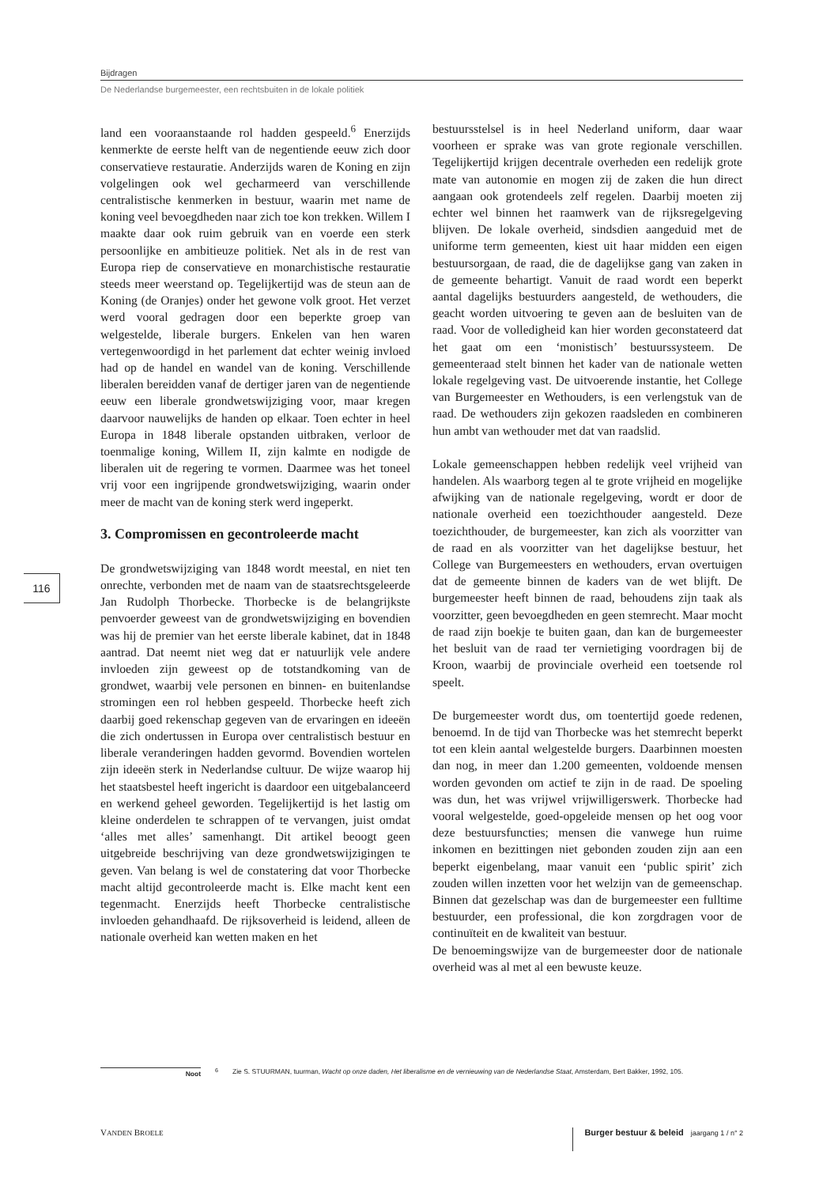Bijdragen
De Nederlandse burgemeester, een rechtsbuiten in de lokale politiek
116
land een vooraanstaande rol hadden gespeeld.<sup>6</sup> Enerzijds kenmerkte de eerste helft van de negentiende eeuw zich door conservatieve restauratie. Anderzijds waren de Koning en zijn volgelingen ook wel gecharmeerd van verschillende centralistische kenmerken in bestuur, waarin met name de koning veel bevoegdheden naar zich toe kon trekken. Willem I maakte daar ook ruim gebruik van en voerde een sterk persoonlijke en ambitieuze politiek. Net als in de rest van Europa riep de conservatieve en monarchistische restauratie steeds meer weerstand op. Tegelijkertijd was de steun aan de Koning (de Oranjes) onder het gewone volk groot. Het verzet werd vooral gedragen door een beperkte groep van welgestelde, liberale burgers. Enkelen van hen waren vertegenwoordigd in het parlement dat echter weinig invloed had op de handel en wandel van de koning. Verschillende liberalen bereidden vanaf de dertiger jaren van de negentiende eeuw een liberale grondwetswijziging voor, maar kregen daarvoor nauwelijks de handen op elkaar. Toen echter in heel Europa in 1848 liberale opstanden uitbraken, verloor de toenmalige koning, Willem II, zijn kalmte en nodigde de liberalen uit de regering te vormen. Daarmee was het toneel vrij voor een ingrijpende grondwetswijziging, waarin onder meer de macht van de koning sterk werd ingeperkt.
3. Compromissen en gecontroleerde macht
De grondwetswijziging van 1848 wordt meestal, en niet ten onrechte, verbonden met de naam van de staatsrechtsgeleerde Jan Rudolph Thorbecke. Thorbecke is de belangrijkste penvoerder geweest van de grondwetswijziging en bovendien was hij de premier van het eerste liberale kabinet, dat in 1848 aantrad. Dat neemt niet weg dat er natuurlijk vele andere invloeden zijn geweest op de totstandkoming van de grondwet, waarbij vele personen en binnen- en buitenlandse stromingen een rol hebben gespeeld. Thorbecke heeft zich daarbij goed rekenschap gegeven van de ervaringen en ideeën die zich ondertussen in Europa over centralistisch bestuur en liberale veranderingen hadden gevormd. Bovendien wortelen zijn ideeën sterk in Nederlandse cultuur. De wijze waarop hij het staatsbestel heeft ingericht is daardoor een uitgebalanceerd en werkend geheel geworden. Tegelijkertijd is het lastig om kleine onderdelen te schrappen of te vervangen, juist omdat ‘alles met alles’ samenhangt. Dit artikel beoogt geen uitgebreide beschrijving van deze grondwetswijzigingen te geven. Van belang is wel de constatering dat voor Thorbecke macht altijd gecontroleerde macht is. Elke macht kent een tegenmacht. Enerzijds heeft Thorbecke centralistische invloeden gehandhaafd. De rijksoverheid is leidend, alleen de nationale overheid kan wetten maken en het
bestuursstelsel is in heel Nederland uniform, daar waar voorheen er sprake was van grote regionale verschillen. Tegelijkertijd krijgen decentrale overheden een redelijk grote mate van autonomie en mogen zij de zaken die hun direct aangaan ook grotendeels zelf regelen. Daarbij moeten zij echter wel binnen het raamwerk van de rijksregelgeving blijven. De lokale overheid, sindsdien aangeduid met de uniforme term gemeenten, kiest uit haar midden een eigen bestuursorgaan, de raad, die de dagelijkse gang van zaken in de gemeente behartigt. Vanuit de raad wordt een beperkt aantal dagelijks bestuurders aangesteld, de wethouders, die geacht worden uitvoering te geven aan de besluiten van de raad. Voor de volledigheid kan hier worden geconstateerd dat het gaat om een ‘monistisch’ bestuurssysteem. De gemeenteraad stelt binnen het kader van de nationale wetten lokale regelgeving vast. De uitvoerende instantie, het College van Burgemeester en Wethouders, is een verlengstuk van de raad. De wethouders zijn gekozen raadsleden en combineren hun ambt van wethouder met dat van raadslid.
Lokale gemeenschappen hebben redelijk veel vrijheid van handelen. Als waarborg tegen al te grote vrijheid en mogelijke afwijking van de nationale regelgeving, wordt er door de nationale overheid een toezichthouder aangesteld. Deze toezichthouder, de burgemeester, kan zich als voorzitter van de raad en als voorzitter van het dagelijkse bestuur, het College van Burgemeesters en wethouders, ervan overtuigen dat de gemeente binnen de kaders van de wet blijft. De burgemeester heeft binnen de raad, behoudens zijn taak als voorzitter, geen bevoegdheden en geen stemrecht. Maar mocht de raad zijn boekje te buiten gaan, dan kan de burgemeester het besluit van de raad ter vernietiging voordragen bij de Kroon, waarbij de provinciale overheid een toetsende rol speelt.
De burgemeester wordt dus, om toentertijd goede redenen, benoemd. In de tijd van Thorbecke was het stemrecht beperkt tot een klein aantal welgestelde burgers. Daarbinnen moesten dan nog, in meer dan 1.200 gemeenten, voldoende mensen worden gevonden om actief te zijn in de raad. De spoeling was dun, het was vrijwel vrijwilligerswerk. Thorbecke had vooral welgestelde, goed-opgeleide mensen op het oog voor deze bestuursfuncties; mensen die vanwege hun ruime inkomen en bezittingen niet gebonden zouden zijn aan een beperkt eigenbelang, maar vanuit een ‘public spirit’ zich zouden willen inzetten voor het welzijn van de gemeenschap. Binnen dat gezelschap was dan de burgemeester een fulltime bestuurder, een professional, die kon zorgdragen voor de continuïteit en de kwaliteit van bestuur.
De benoemingswijze van de burgemeester door de nationale overheid was al met al een bewuste keuze.
Noot <sup>6</sup> Zie S. STUURMAN, tuurman, Wacht op onze daden, Het liberalisme en de vernieuwing van de Nederlandse Staat, Amsterdam, Bert Bakker, 1992, 105.
VANDEN BROELE
Burger bestuur & beleid jaargang 1 / n° 2